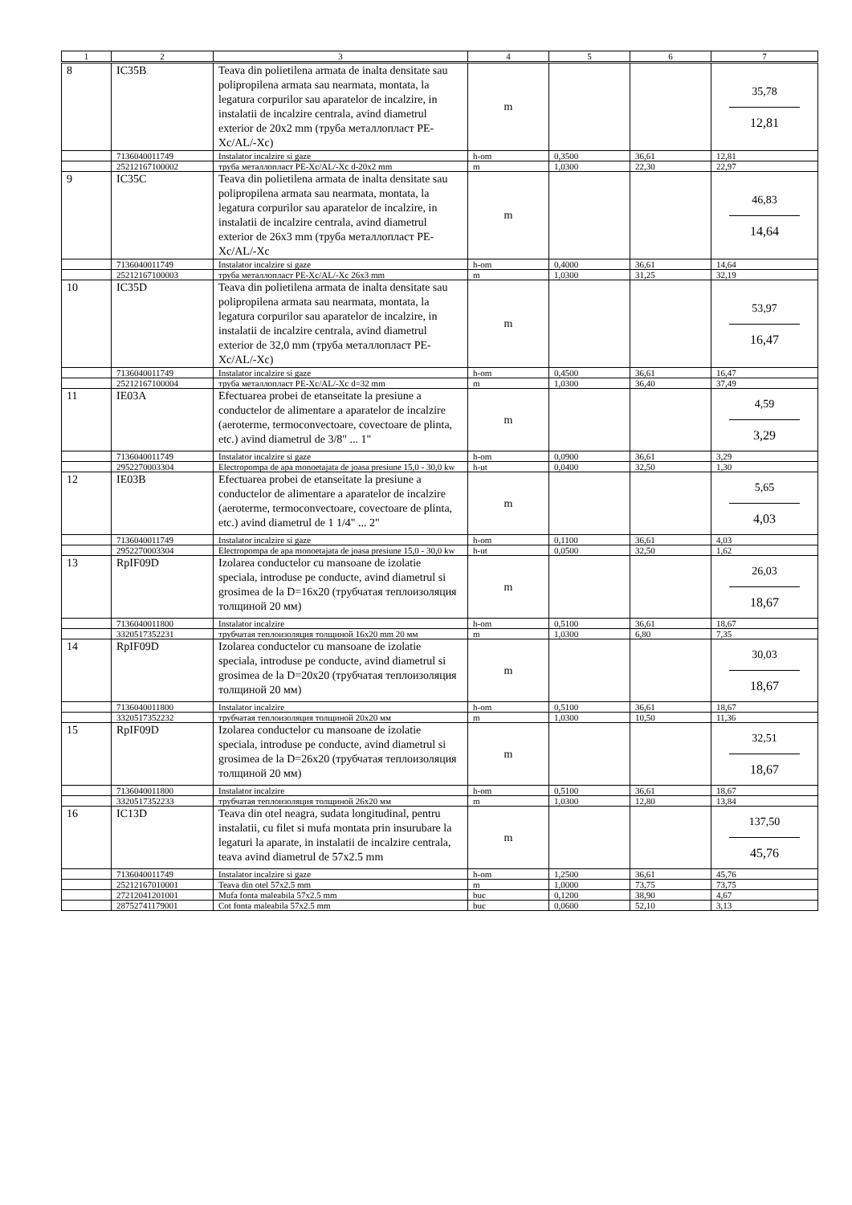| 1 | 2 | 3 | 4 | 5 | 6 | 7 |
| --- | --- | --- | --- | --- | --- | --- |
| 8 | IC35B | Teava din polietilena armata de inalta densitate sau polipropilena armata sau nearmata, montata, la legatura corpurilor sau aparatelor de incalzire, in instalatii de incalzire centrala, avind diametrul exterior de 20x2 mm (труба металлопласт PE-Xc/AL/-Xc) | m | | | 35,78 12,81 |
| | 7136040011749 | Instalator incalzire si gaze | h-om | 0,3500 | 36,61 | 12,81 |
| | 25212167100002 | труба металлопласт PE-Xc/AL/-Xc d-20x2 mm | m | 1,0300 | 22,30 | 22,97 |
| 9 | IC35C | Teava din polietilena armata de inalta densitate sau polipropilena armata sau nearmata, montata, la legatura corpurilor sau aparatelor de incalzire, in instalatii de incalzire centrala, avind diametrul exterior de 26x3 mm (труба металлопласт PE-Xc/AL/-Xc | m | | | 46,83 14,64 |
| | 7136040011749 | Instalator incalzire si gaze | h-om | 0,4000 | 36,61 | 14,64 |
| | 25212167100003 | труба металлопласт PE-Xc/AL/-Xc 26x3 mm | m | 1,0300 | 31,25 | 32,19 |
| 10 | IC35D | Teava din polietilena armata de inalta densitate sau polipropilena armata sau nearmata, montata, la legatura corpurilor sau aparatelor de incalzire, in instalatii de incalzire centrala, avind diametrul exterior de 32,0 mm (труба металлопласт PE-Xc/AL/-Xc) | m | | | 53,97 16,47 |
| | 7136040011749 | Instalator incalzire si gaze | h-om | 0,4500 | 36,61 | 16,47 |
| | 25212167100004 | труба металлопласт PE-Xc/AL/-Xc d=32 mm | m | 1,0300 | 36,40 | 37,49 |
| 11 | IE03A | Efectuarea probei de etanseitate la presiune a conductelor de alimentare a aparatelor de incalzire (aeroterme, termoconvectoare, covectoare de plinta, etc.) avind diametrul de 3/8" ... 1" | m | | | 4,59 3,29 |
| | 7136040011749 | Instalator incalzire si gaze | h-om | 0,0900 | 36,61 | 3,29 |
| | 2952270003304 | Electropompa de apa monoetajata de joasa presiune 15,0 - 30,0 kw | h-ut | 0,0400 | 32,50 | 1,30 |
| 12 | IE03B | Efectuarea probei de etanseitate la presiune a conductelor de alimentare a aparatelor de incalzire (aeroterme, termoconvectoare, covectoare de plinta, etc.) avind diametrul de 1 1/4" ... 2" | m | | | 5,65 4,03 |
| | 7136040011749 | Instalator incalzire si gaze | h-om | 0,1100 | 36,61 | 4,03 |
| | 2952270003304 | Electropompa de apa monoetajata de joasa presiune 15,0 - 30,0 kw | h-ut | 0,0500 | 32,50 | 1,62 |
| 13 | RpIF09D | Izolarea conductelor cu mansoane de izolatie speciala, introduse pe conducte, avind diametrul si grosimea de la D=16x20 (трубчатая теплоизоляция толщиной 20 мм) | m | | | 26,03 18,67 |
| | 7136040011800 | Instalator incalzire | h-om | 0,5100 | 36,61 | 18,67 |
| | 3320517352231 | трубчатая теплоизоляция толщиной 16x20 mm 20 мм | m | 1,0300 | 6,80 | 7,35 |
| 14 | RpIF09D | Izolarea conductelor cu mansoane de izolatie speciala, introduse pe conducte, avind diametrul si grosimea de la D=20x20 (трубчатая теплоизоляция толщиной 20 мм) | m | | | 30,03 18,67 |
| | 7136040011800 | Instalator incalzire | h-om | 0,5100 | 36,61 | 18,67 |
| | 3320517352232 | трубчатая теплоизоляция толщиной 20x20 мм | m | 1,0300 | 10,50 | 11,36 |
| 15 | RpIF09D | Izolarea conductelor cu mansoane de izolatie speciala, introduse pe conducte, avind diametrul si grosimea de la D=26x20 (трубчатая теплоизоляция толщиной 20 мм) | m | | | 32,51 18,67 |
| | 7136040011800 | Instalator incalzire | h-om | 0,5100 | 36,61 | 18,67 |
| | 3320517352233 | трубчатая теплоизоляция толщиной 26x20 мм | m | 1,0300 | 12,80 | 13,84 |
| 16 | IC13D | Teava din otel neagra, sudata longitudinal, pentru instalatii, cu filet si mufa montata prin insurubare la legaturi la aparate, in instalatii de incalzire centrala, teava avind diametrul de 57x2.5 mm | m | | | 137,50 45,76 |
| | 7136040011749 | Instalator incalzire si gaze | h-om | 1,2500 | 36,61 | 45,76 |
| | 25212167010001 | Teava din otel 57x2.5 mm | m | 1,0000 | 73,75 | 73,75 |
| | 27212041201001 | Mufa fonta maleabila 57x2.5 mm | buc | 0,1200 | 38,90 | 4,67 |
| | 28752741179001 | Cot fonta maleabila 57x2.5 mm | buc | 0,0600 | 52,10 | 3,13 |